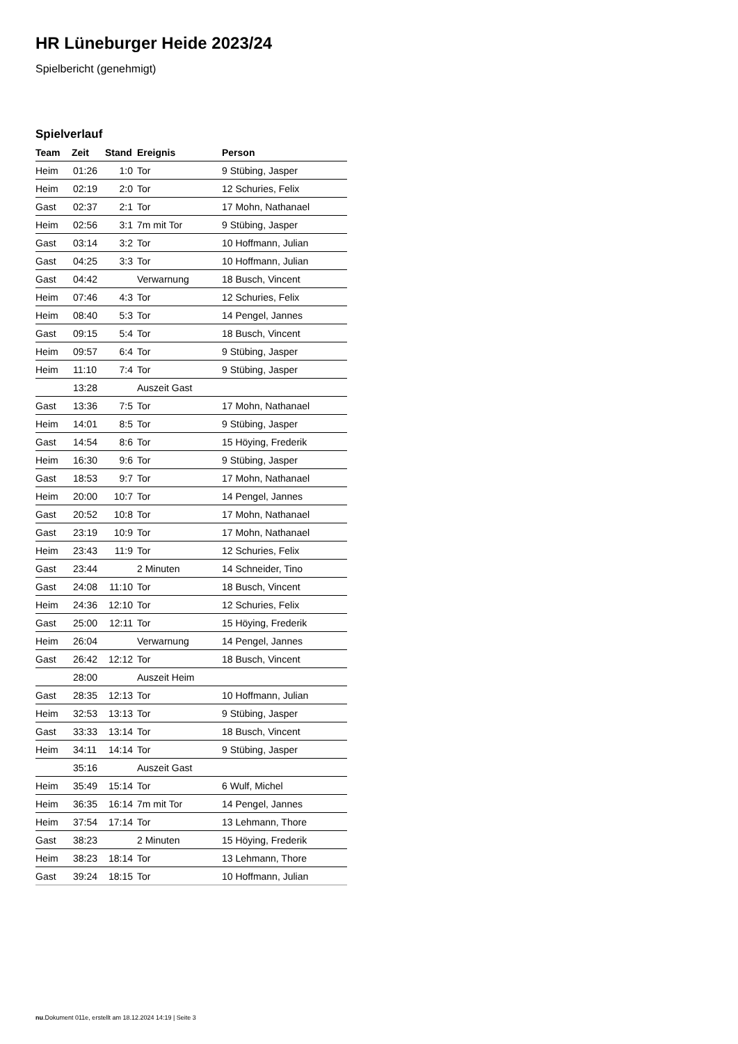HR Lüneburger Heide 2023/24
Spielbericht (genehmigt)
Spielverlauf
| Team | Zeit | Stand | Ereignis | Person |
| --- | --- | --- | --- | --- |
| Heim | 01:26 | 1:0 | Tor | 9 Stübing, Jasper |
| Heim | 02:19 | 2:0 | Tor | 12 Schuries, Felix |
| Gast | 02:37 | 2:1 | Tor | 17 Mohn, Nathanael |
| Heim | 02:56 | 3:1 | 7m mit Tor | 9 Stübing, Jasper |
| Gast | 03:14 | 3:2 | Tor | 10 Hoffmann, Julian |
| Gast | 04:25 | 3:3 | Tor | 10 Hoffmann, Julian |
| Gast | 04:42 | | Verwarnung | 18 Busch, Vincent |
| Heim | 07:46 | 4:3 | Tor | 12 Schuries, Felix |
| Heim | 08:40 | 5:3 | Tor | 14 Pengel, Jannes |
| Gast | 09:15 | 5:4 | Tor | 18 Busch, Vincent |
| Heim | 09:57 | 6:4 | Tor | 9 Stübing, Jasper |
| Heim | 11:10 | 7:4 | Tor | 9 Stübing, Jasper |
| | 13:28 | | Auszeit Gast | |
| Gast | 13:36 | 7:5 | Tor | 17 Mohn, Nathanael |
| Heim | 14:01 | 8:5 | Tor | 9 Stübing, Jasper |
| Gast | 14:54 | 8:6 | Tor | 15 Höying, Frederik |
| Heim | 16:30 | 9:6 | Tor | 9 Stübing, Jasper |
| Gast | 18:53 | 9:7 | Tor | 17 Mohn, Nathanael |
| Heim | 20:00 | 10:7 | Tor | 14 Pengel, Jannes |
| Gast | 20:52 | 10:8 | Tor | 17 Mohn, Nathanael |
| Gast | 23:19 | 10:9 | Tor | 17 Mohn, Nathanael |
| Heim | 23:43 | 11:9 | Tor | 12 Schuries, Felix |
| Gast | 23:44 | | 2 Minuten | 14 Schneider, Tino |
| Gast | 24:08 | 11:10 | Tor | 18 Busch, Vincent |
| Heim | 24:36 | 12:10 | Tor | 12 Schuries, Felix |
| Gast | 25:00 | 12:11 | Tor | 15 Höying, Frederik |
| Heim | 26:04 | | Verwarnung | 14 Pengel, Jannes |
| Gast | 26:42 | 12:12 | Tor | 18 Busch, Vincent |
| | 28:00 | | Auszeit Heim | |
| Gast | 28:35 | 12:13 | Tor | 10 Hoffmann, Julian |
| Heim | 32:53 | 13:13 | Tor | 9 Stübing, Jasper |
| Gast | 33:33 | 13:14 | Tor | 18 Busch, Vincent |
| Heim | 34:11 | 14:14 | Tor | 9 Stübing, Jasper |
| | 35:16 | | Auszeit Gast | |
| Heim | 35:49 | 15:14 | Tor | 6 Wulf, Michel |
| Heim | 36:35 | 16:14 | 7m mit Tor | 14 Pengel, Jannes |
| Heim | 37:54 | 17:14 | Tor | 13 Lehmann, Thore |
| Gast | 38:23 | | 2 Minuten | 15 Höying, Frederik |
| Heim | 38:23 | 18:14 | Tor | 13 Lehmann, Thore |
| Gast | 39:24 | 18:15 | Tor | 10 Hoffmann, Julian |
nu.Dokument 011e, erstellt am 18.12.2024 14:19 | Seite 3